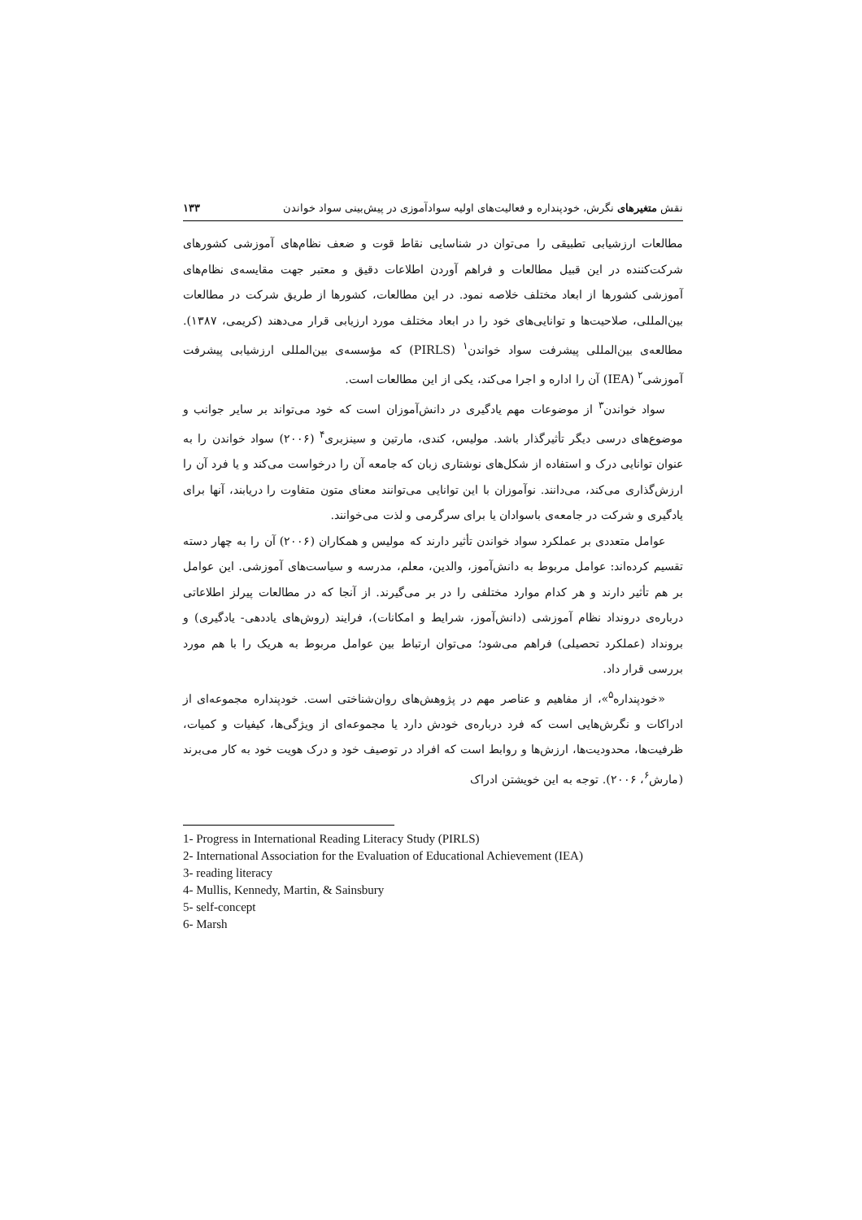نقش متغیرهای نگرش، خودپنداره و فعالیت‌های اولیه سوادآموزی در پیش‌بینی سواد خواندن ۱۳۳
مطالعات ارزشیابی تطبیقی را می‌توان در شناسایی نقاط قوت و ضعف نظام‌های آموزشی کشورهای شرکت‌کننده در این قبیل مطالعات و فراهم آوردن اطلاعات دقیق و معتبر جهت مقایسه‌ی نظام‌های آموزشی کشورها از ابعاد مختلف خلاصه نمود. در این مطالعات، کشورها از طریق شرکت در مطالعات بین‌المللی، صلاحیت‌ها و توانایی‌های خود را در ابعاد مختلف مورد ارزیابی قرار می‌دهند (کریمی، ۱۳۸۷). مطالعه‌ی بین‌المللی پیشرفت سواد خواندن<sup>۱</sup> (PIRLS) که مؤسسه‌ی بین‌المللی ارزشیابی پیشرفت آموزشی<sup>۲</sup> (IEA) آن را اداره و اجرا می‌کند، یکی از این مطالعات است.
سواد خواندن<sup>۳</sup> از موضوعات مهم یادگیری در دانش‌آموزان است که خود می‌تواند بر سایر جوانب و موضوع‌های درسی دیگر تأثیرگذار باشد. مولیس، کندی، مارتین و سینزبری<sup>۴</sup> (۲۰۰۶) سواد خواندن را به عنوان توانایی درک و استفاده از شکل‌های نوشتاری زبان که جامعه آن را درخواست می‌کند و یا فرد آن را ارزش‌گذاری می‌کند، می‌دانند. نوآموزان با این توانایی می‌توانند معنای متون متفاوت را دریابند، آنها برای یادگیری و شرکت در جامعه‌ی باسوادان یا برای سرگرمی و لذت می‌خوانند.
عوامل متعددی بر عملکرد سواد خواندن تأثیر دارند که مولیس و همکاران (۲۰۰۶) آن را به چهار دسته تقسیم کرده‌اند: عوامل مربوط به دانش‌آموز، والدین، معلم، مدرسه و سیاست‌های آموزشی. این عوامل بر هم تأثیر دارند و هر کدام موارد مختلفی را در بر می‌گیرند. از آنجا که در مطالعات پیرلز اطلاعاتی درباره‌ی درونداد نظام آموزشی (دانش‌آموز، شرایط و امکانات)، فرایند (روش‌های یاددهی- یادگیری) و برونداد (عملکرد تحصیلی) فراهم می‌شود؛ می‌توان ارتباط بین عوامل مربوط به هریک را با هم مورد بررسی قرار داد.
«خودپنداره<sup>۵</sup>»، از مفاهیم و عناصر مهم در پژوهش‌های روان‌شناختی است. خودپنداره مجموعه‌ای از ادراکات و نگرش‌هایی است که فرد درباره‌ی خودش دارد یا مجموعه‌ای از ویژگی‌ها، کیفیات و کمیات، ظرفیت‌ها، محدودیت‌ها، ارزش‌ها و روابط است که افراد در توصیف خود و درک هویت خود به کار می‌برند (مارش<sup>۶</sup>، ۲۰۰۶). توجه به این خویشتن ادراک
1- Progress in International Reading Literacy Study (PIRLS)
2- International Association for the Evaluation of Educational Achievement (IEA)
3- reading literacy
4- Mullis, Kennedy, Martin, & Sainsbury
5- self-concept
6- Marsh